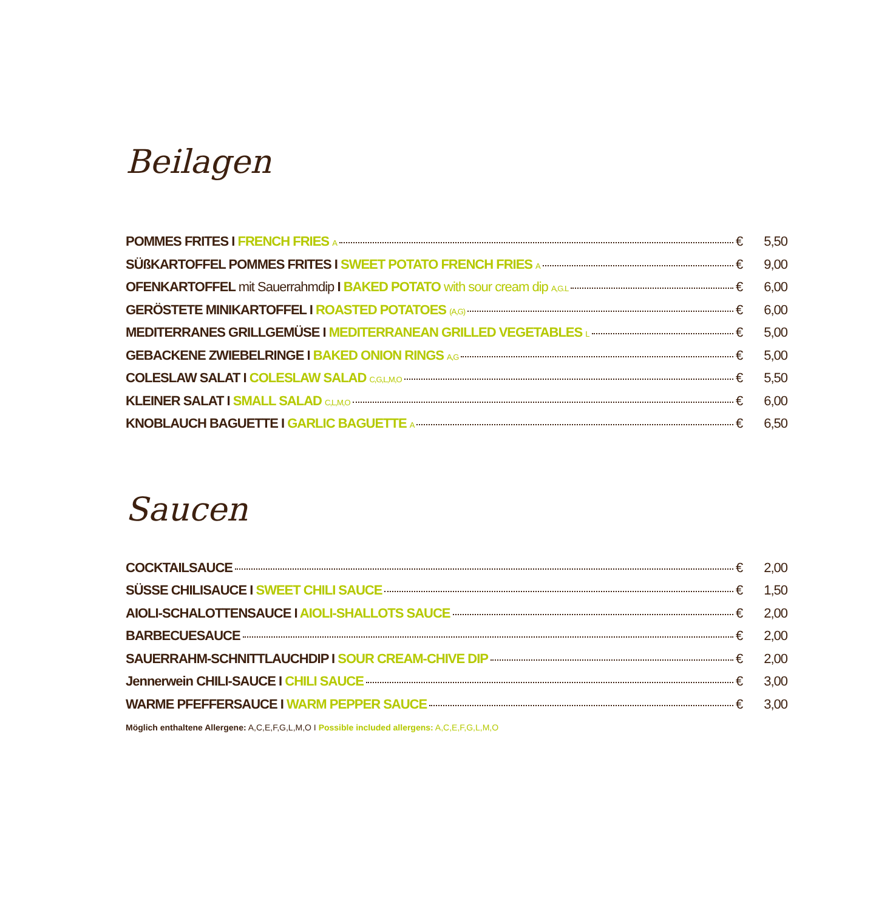Beilagen
POMMES FRITES I FRENCH FRIES A € 5,50
SÜßKARTOFFEL POMMES FRITES I SWEET POTATO FRENCH FRIES A € 9,00
OFENKARTOFFEL mit Sauerrahmdip I BAKED POTATO with sour cream dip A,G.L € 6,00
GERÖSTETE MINIKARTOFFEL I ROASTED POTATOES (A,G) € 6,00
MEDITERRANES GRILLGEMÜSE I MEDITERRANEAN GRILLED VEGETABLES L € 5,00
GEBACKENE ZWIEBELRINGE I BAKED ONION RINGS A,G € 5,00
COLESLAW SALAT I COLESLAW SALAD C,G,L,M,O € 5,50
KLEINER SALAT I SMALL SALAD C,L,M,O € 6,00
KNOBLAUCH BAGUETTE I GARLIC BAGUETTE A € 6,50
Saucen
COCKTAILSAUCE € 2,00
SÜSSE CHILISAUCE I SWEET CHILI SAUCE € 1,50
AIOLI-SCHALOTTENSAUCE I AIOLI-SHALLOTS SAUCE € 2,00
BARBECUESAUCE € 2,00
SAUERRAHM-SCHNITTLAUCHDIP I SOUR CREAM-CHIVE DIP € 2,00
Jennerwein CHILI-SAUCE I CHILI SAUCE € 3,00
WARME PFEFFERSAUCE I WARM PEPPER SAUCE € 3,00
Möglich enthaltene Allergene: A,C,E,F,G,L,M,O I Possible included allergens: A,C,E,F,G,L,M,O